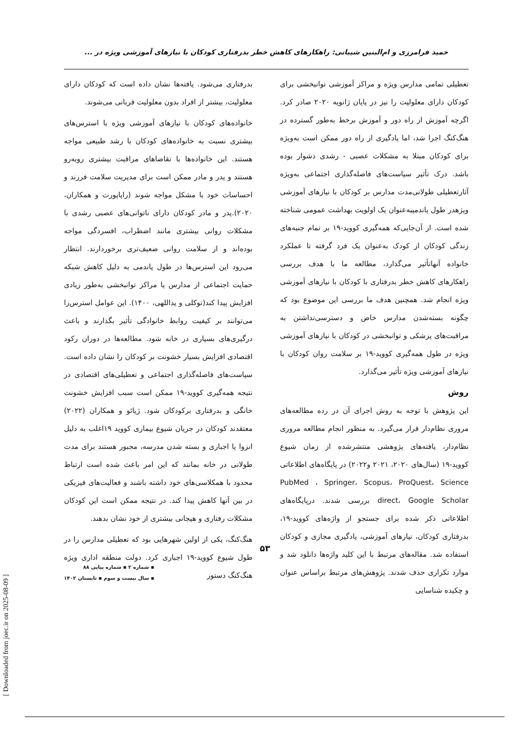حمید فرامرزی و ام‌البنین شیبانی: راهکارهای کاهش خطر بدرفتاری کودکان با نیازهای آموزشی ویژه در ...
بدرفتاری می‌شود. یافته‌ها نشان داده است که کودکان دارای معلولیت، بیشتر از افراد بدون معلولیت قربانی می‌شوند.
خانواده‌های کودکان با نیازهای آموزشی ویژه با استرس‌های بیشتری نسبت به خانواده‌های کودکان با رشد طبیعی مواجه هستند. این خانواده‌ها با تقاضاهای مراقبت بیشتری روبه‌رو هستند و پدر و مادر ممکن است برای مدیریت سلامت فرزند و احساسات خود با مشکل مواجه شوند (راپاپورت و همکاران، ۲۰۲۰).پدر و مادر کودکان دارای ناتوانی‌های عصبی رشدی با مشکلات روانی بیشتری مانند اضطراب، افسردگی مواجه بوده‌اند و از سلامت روانی ضعیف‌تری برخوردارند. انتظار می‌رود این استرس‌ها در طول پاندمی به دلیل کاهش شبکه حمایت اجتماعی از مدارس یا مراکز توانبخشی به‌طور زیادی افزایش پیدا کند(توکلی و یداللهی، ۱۴۰۰). این عوامل استرس‌زا می‌توانند بر کیفیت روابط خانوادگی تأثیر بگذارند و باعث درگیری‌های بسیاری در خانه شود. مطالعه‌ها در دوران رکود اقتصادی افزایش بسیار خشونت بر کودکان را نشان داده است. سیاست‌های فاصله‌گذاری اجتماعی و تعطیلی‌های اقتصادی در نتیجه همه‌گیری کووید-۱۹ ممکن است سبب افزایش خشونت خانگی و بدرفتاری برکودکان شود. ژیائو و همکاران (۲۰۲۲) معتقدند کودکان در جریان شیوع بیماری کووید ۱۹اغلب به دلیل انزوا یا اجباری و بسته شدن مدرسه، مجبور هستند برای مدت طولانی در خانه بمانند که این امر باعث شده است ارتباط محدود با همکلاسی‌های خود داشته باشند و فعالیت‌های فیزیکی در بین آنها کاهش پیدا کند. در نتیجه ممکن است این کودکان مشکلات رفتاری و هیجانی بیشتری از خود نشان بدهند.
هنگ‌کنگ، یکی از اولین شهرهایی بود که تعطیلی مدارس را در طول شیوع کووید-۱۹ اجباری کرد. دولت منطقه اداری ویژه هنگ‌کنگ دستور
تعطیلی تمامی مدارس ویژه و مراکز آموزشی توانبخشی برای کودکان دارای معلولیت را نیز در پایان ژانویه ۲۰۲۰ صادر کرد. اگرچه آموزش از راه دور و آموزش برخط به‌طور گسترده در هنگ‌کنگ اجرا شد، اما یادگیری از راه دور ممکن است به‌ویژه برای کودکان مبتلا به مشکلات عصبی - رشدی دشوار بوده باشد. درک تأثیر سیاست‌های فاصله‌گذاری اجتماعی به‌ویژه آثارتعطیلی طولانی‌مدت مدارس بر کودکان با نیازهای آموزشی ویژهدر طول پاندمیبه‌عنوان یک اولویت بهداشت عمومی شناخته شده است. از آن‌جایی‌که همه‌گیری کووید-۱۹ بر تمام جنبه‌های زندگی کودکان از کودک به‌عنوان یک فرد گرفته تا عملکرد خانواده آنهاتأثیر می‌گذارد، مطالعه ما با هدف بررسی راهکارهای کاهش خطر بدرفتاری با کودکان با نیازهای آموزشی ویژه انجام شد. همچنین هدف ما بررسی این موضوع بود که چگونه بسته‌شدن مدارس خاص و دسترسی‌نداشتن به مراقبت‌های پزشکی و توانبخشی در کودکان با نیازهای آموزشی ویژه در طول همه‌گیری کووید-۱۹ بر سلامت روان کودکان با نیازهای آموزشی ویژه تأثیر می‌گذارد.
روش
این پژوهش با توجه به روش اجرای آن در رده مطالعه‌های مروری نظام‌دار قرار می‌گیرد. به منظور انجام مطالعه مروری نظام‌دار، یافته‌های پژوهشی منتشرشده از زمان شیوع کووید-۱۹ (سال‌های ۲۰۲۰، ۲۰۲۱ و۲۰۲۲) در پایگاه‌های اطلاعاتی PubMed ، Springer، Scopus، ProQuest، Science direct، Google Scholar بررسی شدند. درپایگاه‌های اطلاعاتی ذکر شده برای جستجو از واژه‌های کووید-۱۹، بدرفتاری کودکان، نیازهای آموزشی، یادگیری مجازی و کودکان استفاده شد. مقاله‌های مرتبط با این کلید واژه‌ها دانلود شد و موارد تکراری حذف شدند. پژوهش‌های مرتبط براساس عنوان و چکیده شناسایی
۵۳
▪ شماره ۲ ▪ شماره پیاپی ۸۸
▪ سال بیست و سوم ▪ تابستان ۱۴۰۲
[ Downloaded from joec.ir on 2025-08-09 ]